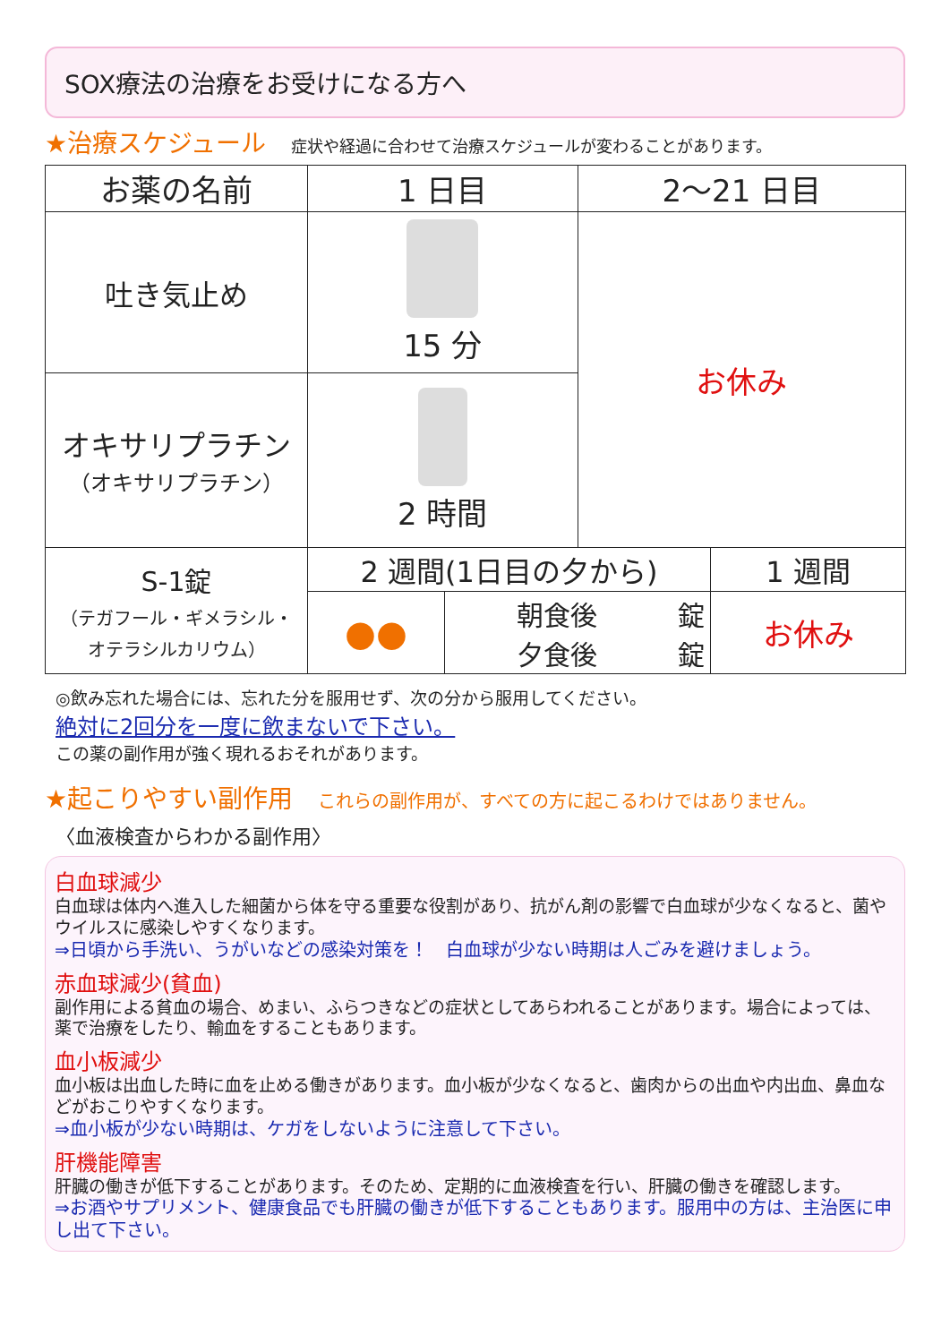SOX療法の治療をお受けになる方へ
★治療スケジュール 症状や経過に合わせて治療スケジュールが変わることがあります。
| お薬の名前 | 1 日目 | | 2～21 日目 | |
| --- | --- | --- | --- | --- |
| 吐き気止め | 15 分 | | お休み | |
| オキサリプラチン （オキサリプラチン） | 2 時間 | | | |
| S-1錠 （テガフール・ギメラシル・ オテラシルカリウム） | 2 週間(1日目の夕から) | | | 1 週間 |
| | ●● | 朝食後 錠 夕食後 錠 | | お休み |
◎飲み忘れた場合には、忘れた分を服用せず、次の分から服用してください。
絶対に2回分を一度に飲まないで下さい。
この薬の副作用が強く現れるおそれがあります。
★起こりやすい副作用 これらの副作用が、すべての方に起こるわけではありません。
〈血液検査からわかる副作用〉
白血球減少
白血球は体内へ進入した細菌から体を守る重要な役割があり、抗がん剤の影響で白血球が少なくなると、菌やウイルスに感染しやすくなります。
⇒日頃から手洗い、うがいなどの感染対策を！　白血球が少ない時期は人ごみを避けましょう。
赤血球減少(貧血)
副作用による貧血の場合、めまい、ふらつきなどの症状としてあらわれることがあります。場合によっては、薬で治療をしたり、輸血をすることもあります。
血小板減少
血小板は出血した時に血を止める働きがあります。血小板が少なくなると、歯肉からの出血や内出血、鼻血などがおこりやすくなります。
⇒血小板が少ない時期は、ケガをしないように注意して下さい。
肝機能障害
肝臓の働きが低下することがあります。そのため、定期的に血液検査を行い、肝臓の働きを確認します。
⇒お酒やサプリメント、健康食品でも肝臓の働きが低下することもあります。服用中の方は、主治医に申し出て下さい。